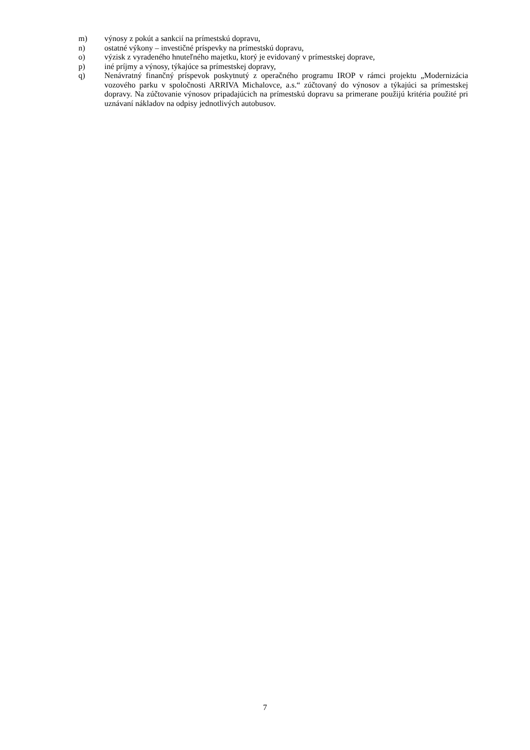m) výnosy z pokút a sankcií na prímestskú dopravu,
n) ostatné výkony – investičné príspevky na prímestskú dopravu,
o) výzisk z vyradeného hnuteľného majetku, ktorý je evidovaný v prímestskej doprave,
p) iné príjmy a výnosy, týkajúce sa prímestskej dopravy,
q) Nenávratný finančný príspevok poskytnutý z operačného programu IROP v rámci projektu „Modernizácia vozového parku v spoločnosti ARRIVA Michalovce, a.s.“ zúčtovaný do výnosov a týkajúci sa prímestskej dopravy. Na zúčtovanie výnosov pripadajúcich na prímestskú dopravu sa primerane použijú kritéria použité pri uznávaní nákladov na odpisy jednotlivých autobusov.
7